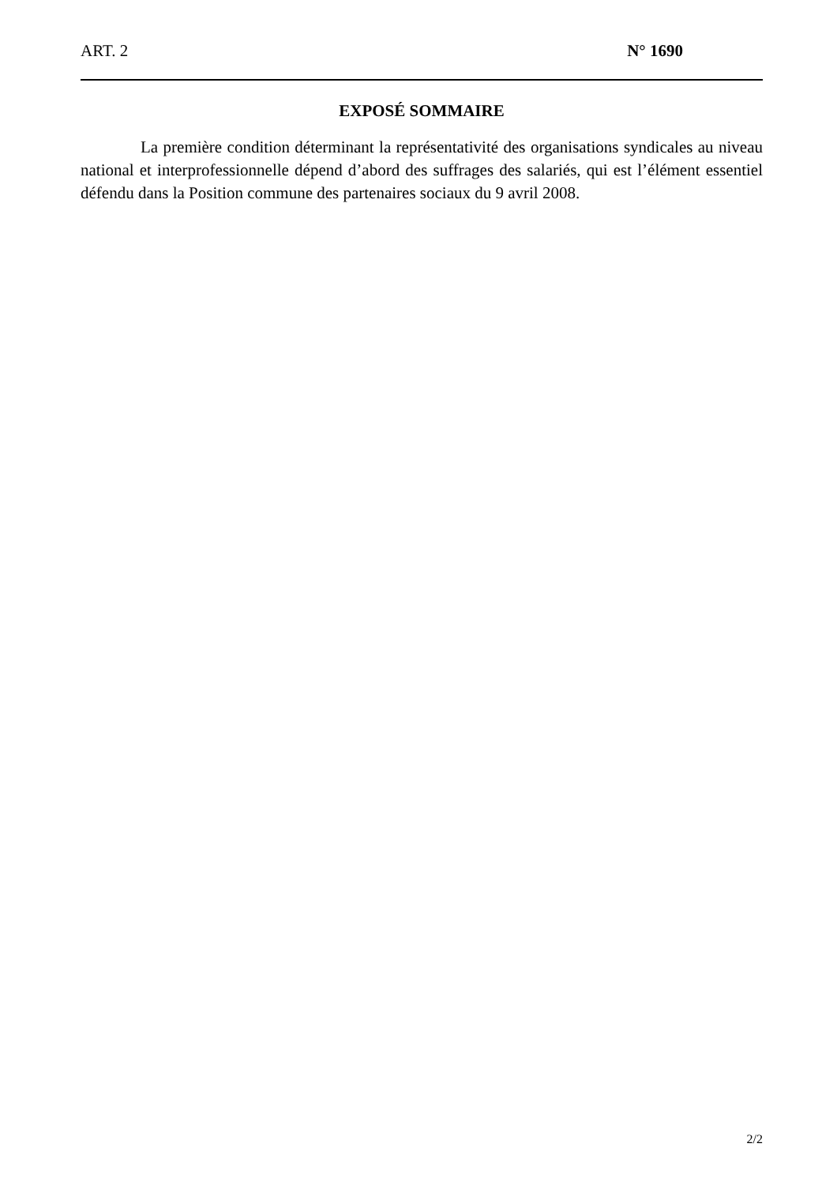ART. 2 N° 1690
EXPOSÉ SOMMAIRE
La première condition déterminant la représentativité des organisations syndicales au niveau national et interprofessionnelle dépend d’abord des suffrages des salariés, qui est l’élément essentiel défendu dans la Position commune des partenaires sociaux du 9 avril 2008.
2/2